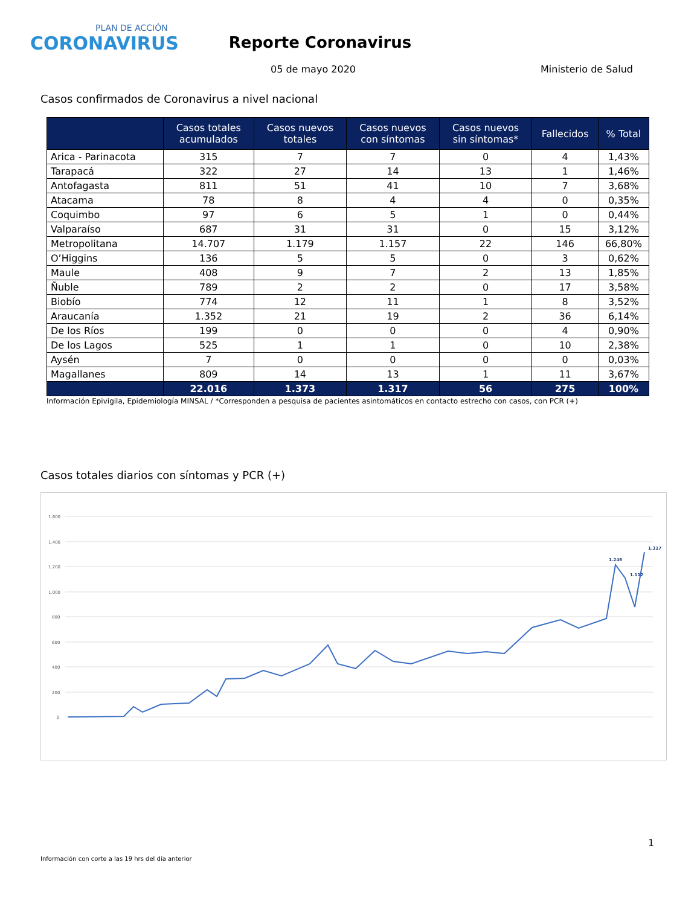PLAN DE ACCIÓN
CORONAVIRUS
Reporte Coronavirus
05 de mayo 2020 Ministerio de Salud
Casos confirmados de Coronavirus a nivel nacional
| | Casos totales acumulados | Casos nuevos totales | Casos nuevos con síntomas | Casos nuevos sin síntomas* | Fallecidos | % Total |
| --- | --- | --- | --- | --- | --- | --- |
| Arica - Parinacota | 315 | 7 | 7 | 0 | 4 | 1,43% |
| Tarapacá | 322 | 27 | 14 | 13 | 1 | 1,46% |
| Antofagasta | 811 | 51 | 41 | 10 | 7 | 3,68% |
| Atacama | 78 | 8 | 4 | 4 | 0 | 0,35% |
| Coquimbo | 97 | 6 | 5 | 1 | 0 | 0,44% |
| Valparaíso | 687 | 31 | 31 | 0 | 15 | 3,12% |
| Metropolitana | 14.707 | 1.179 | 1.157 | 22 | 146 | 66,80% |
| O’Higgins | 136 | 5 | 5 | 0 | 3 | 0,62% |
| Maule | 408 | 9 | 7 | 2 | 13 | 1,85% |
| Ñuble | 789 | 2 | 2 | 0 | 17 | 3,58% |
| Biobío | 774 | 12 | 11 | 1 | 8 | 3,52% |
| Araucanía | 1.352 | 21 | 19 | 2 | 36 | 6,14% |
| De los Ríos | 199 | 0 | 0 | 0 | 4 | 0,90% |
| De los Lagos | 525 | 1 | 1 | 0 | 10 | 2,38% |
| Aysén | 7 | 0 | 0 | 0 | 0 | 0,03% |
| Magallanes | 809 | 14 | 13 | 1 | 11 | 3,67% |
| | 22.016 | 1.373 | 1.317 | 56 | 275 | 100% |
Información Epivigila, Epidemiología MINSAL / *Corresponden a pesquisa de pacientes asintomáticos en contacto estrecho con casos, con PCR (+)
Casos totales diarios con síntomas y PCR (+)
1.600
1.400
1.200
1.000
800
600
400
200
0
1.317
1.246
1.112
1
Información con corte a las 19 hrs del día anterior